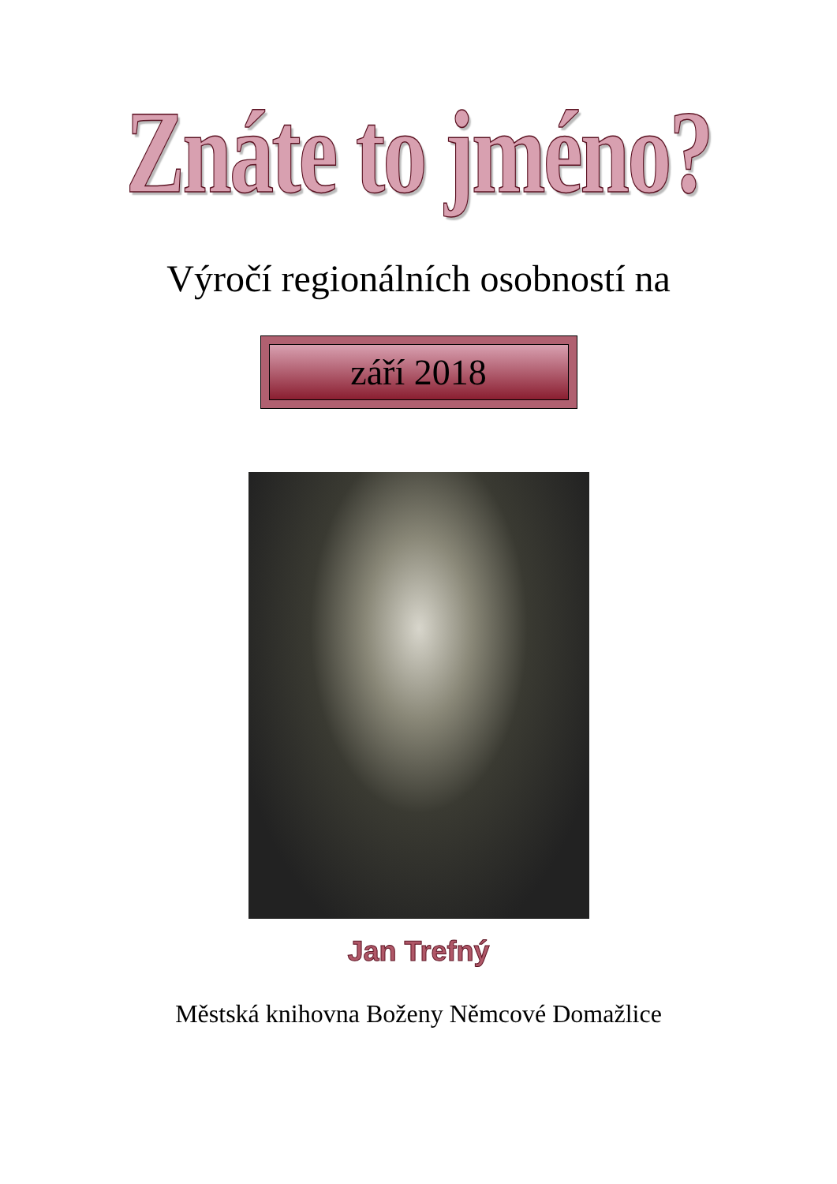Znáte to jméno?
Výročí regionálních osobností na
září 2018
Jan Trefný
Městská knihovna Boženy Němcové Domažlice